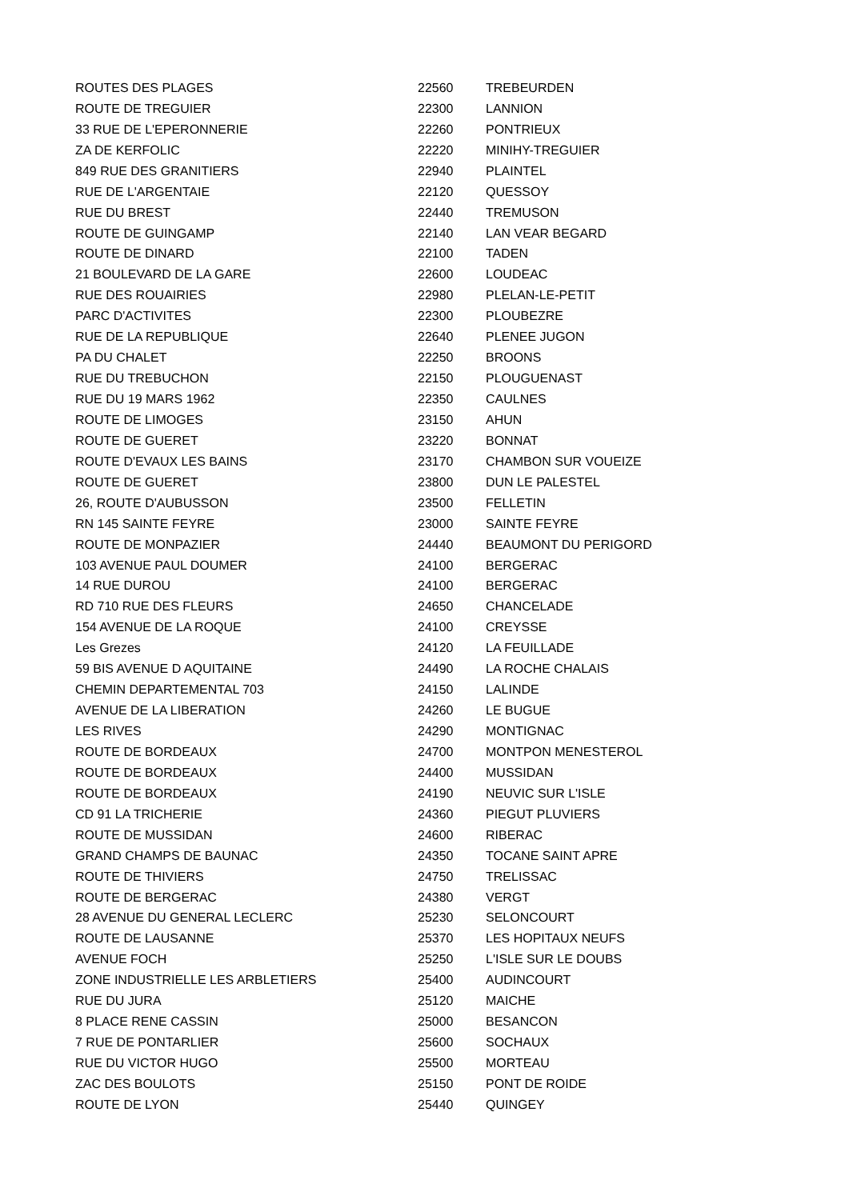| ROUTES DES PLAGES | 22560 | TREBEURDEN |
| ROUTE DE TREGUIER | 22300 | LANNION |
| 33 RUE DE L'EPERONNERIE | 22260 | PONTRIEUX |
| ZA DE KERFOLIC | 22220 | MINIHY-TREGUIER |
| 849 RUE DES GRANITIERS | 22940 | PLAINTEL |
| RUE DE L'ARGENTAIE | 22120 | QUESSOY |
| RUE DU BREST | 22440 | TREMUSON |
| ROUTE DE GUINGAMP | 22140 | LAN VEAR BEGARD |
| ROUTE DE DINARD | 22100 | TADEN |
| 21 BOULEVARD DE LA GARE | 22600 | LOUDEAC |
| RUE DES ROUAIRIES | 22980 | PLELAN-LE-PETIT |
| PARC D'ACTIVITES | 22300 | PLOUBEZRE |
| RUE DE LA REPUBLIQUE | 22640 | PLENEE JUGON |
| PA DU CHALET | 22250 | BROONS |
| RUE DU TREBUCHON | 22150 | PLOUGUENAST |
| RUE DU 19 MARS 1962 | 22350 | CAULNES |
| ROUTE DE LIMOGES | 23150 | AHUN |
| ROUTE DE GUERET | 23220 | BONNAT |
| ROUTE D'EVAUX LES BAINS | 23170 | CHAMBON SUR VOUEIZE |
| ROUTE DE GUERET | 23800 | DUN LE PALESTEL |
| 26, ROUTE D'AUBUSSON | 23500 | FELLETIN |
| RN 145 SAINTE FEYRE | 23000 | SAINTE FEYRE |
| ROUTE DE MONPAZIER | 24440 | BEAUMONT DU PERIGORD |
| 103 AVENUE PAUL DOUMER | 24100 | BERGERAC |
| 14 RUE DUROU | 24100 | BERGERAC |
| RD 710 RUE DES FLEURS | 24650 | CHANCELADE |
| 154 AVENUE DE LA ROQUE | 24100 | CREYSSE |
| Les Grezes | 24120 | LA FEUILLADE |
| 59 BIS AVENUE D AQUITAINE | 24490 | LA ROCHE CHALAIS |
| CHEMIN DEPARTEMENTAL 703 | 24150 | LALINDE |
| AVENUE DE LA LIBERATION | 24260 | LE BUGUE |
| LES RIVES | 24290 | MONTIGNAC |
| ROUTE DE BORDEAUX | 24700 | MONTPON MENESTEROL |
| ROUTE DE BORDEAUX | 24400 | MUSSIDAN |
| ROUTE DE BORDEAUX | 24190 | NEUVIC SUR L'ISLE |
| CD 91 LA TRICHERIE | 24360 | PIEGUT PLUVIERS |
| ROUTE DE MUSSIDAN | 24600 | RIBERAC |
| GRAND CHAMPS DE BAUNAC | 24350 | TOCANE SAINT APRE |
| ROUTE DE THIVIERS | 24750 | TRELISSAC |
| ROUTE DE BERGERAC | 24380 | VERGT |
| 28 AVENUE DU GENERAL LECLERC | 25230 | SELONCOURT |
| ROUTE DE LAUSANNE | 25370 | LES HOPITAUX NEUFS |
| AVENUE FOCH | 25250 | L'ISLE SUR LE DOUBS |
| ZONE INDUSTRIELLE LES ARBLETIERS | 25400 | AUDINCOURT |
| RUE DU JURA | 25120 | MAICHE |
| 8 PLACE RENE CASSIN | 25000 | BESANCON |
| 7 RUE DE PONTARLIER | 25600 | SOCHAUX |
| RUE DU VICTOR HUGO | 25500 | MORTEAU |
| ZAC DES BOULOTS | 25150 | PONT DE ROIDE |
| ROUTE DE LYON | 25440 | QUINGEY |